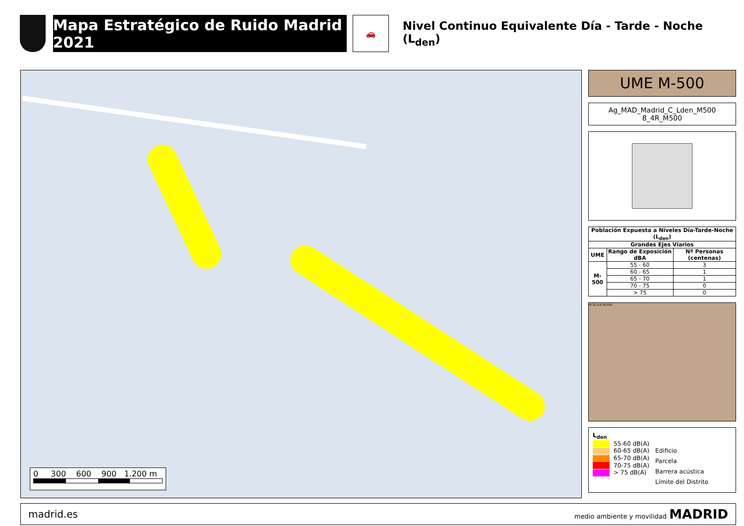Mapa Estratégico de Ruido Madrid 2021
🚗
Nivel Continuo Equivalente Día - Tarde - Noche (L<sub>den</sub>)
0 300 600 900 1.200 m
UME M-500
Ag_MAD_Madrid_C_Lden_M500
8_4R_M500
| Población Expuesta a Niveles Día-Tarde-Noche (L<sub>den</sub>) | | |
| --- | --- | --- |
| Grandes Ejes Viarios | | |
| UME | Rango de Exposición dBA | Nº Personas (centenas) |
| M-500 | 55 - 60 | 3 |
| | 60 - 65 | 1 |
| | 65 - 70 | 1 |
| | 70 - 75 | 0 |
| | > 75 | 0 |
M-30 A-6 M-500
L<sub>den</sub>
55-60 dB(A)
60-65 dB(A)
65-70 dB(A)
70-75 dB(A)
> 75 dB(A)
Edificio
Parcela
Barrera acústica
Límite del Distrito
madrid.es medio ambiente y movilidad MADRID